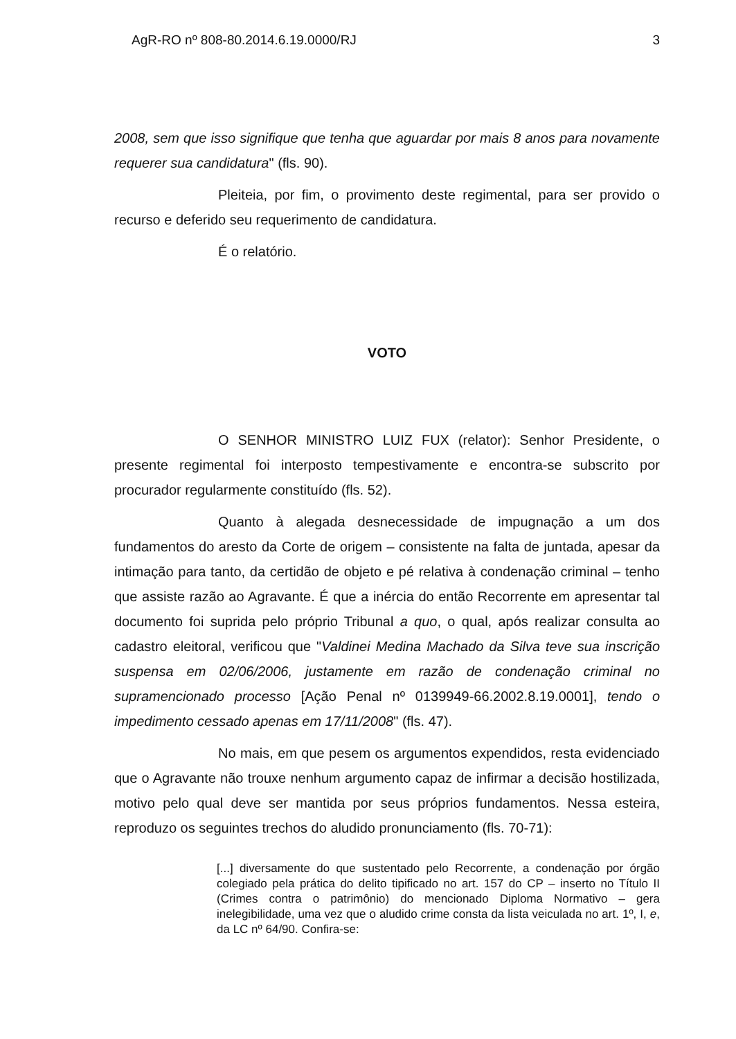AgR-RO nº 808-80.2014.6.19.0000/RJ 3
2008, sem que isso signifique que tenha que aguardar por mais 8 anos para novamente requerer sua candidatura" (fls. 90).
Pleiteia, por fim, o provimento deste regimental, para ser provido o recurso e deferido seu requerimento de candidatura.
É o relatório.
VOTO
O SENHOR MINISTRO LUIZ FUX (relator): Senhor Presidente, o presente regimental foi interposto tempestivamente e encontra-se subscrito por procurador regularmente constituído (fls. 52).
Quanto à alegada desnecessidade de impugnação a um dos fundamentos do aresto da Corte de origem – consistente na falta de juntada, apesar da intimação para tanto, da certidão de objeto e pé relativa à condenação criminal – tenho que assiste razão ao Agravante. É que a inércia do então Recorrente em apresentar tal documento foi suprida pelo próprio Tribunal a quo, o qual, após realizar consulta ao cadastro eleitoral, verificou que "Valdinei Medina Machado da Silva teve sua inscrição suspensa em 02/06/2006, justamente em razão de condenação criminal no supramencionado processo [Ação Penal nº 0139949-66.2002.8.19.0001], tendo o impedimento cessado apenas em 17/11/2008" (fls. 47).
No mais, em que pesem os argumentos expendidos, resta evidenciado que o Agravante não trouxe nenhum argumento capaz de infirmar a decisão hostilizada, motivo pelo qual deve ser mantida por seus próprios fundamentos. Nessa esteira, reproduzo os seguintes trechos do aludido pronunciamento (fls. 70-71):
[...] diversamente do que sustentado pelo Recorrente, a condenação por órgão colegiado pela prática do delito tipificado no art. 157 do CP – inserto no Título II (Crimes contra o patrimônio) do mencionado Diploma Normativo – gera inelegibilidade, uma vez que o aludido crime consta da lista veiculada no art. 1º, I, e, da LC nº 64/90. Confira-se: